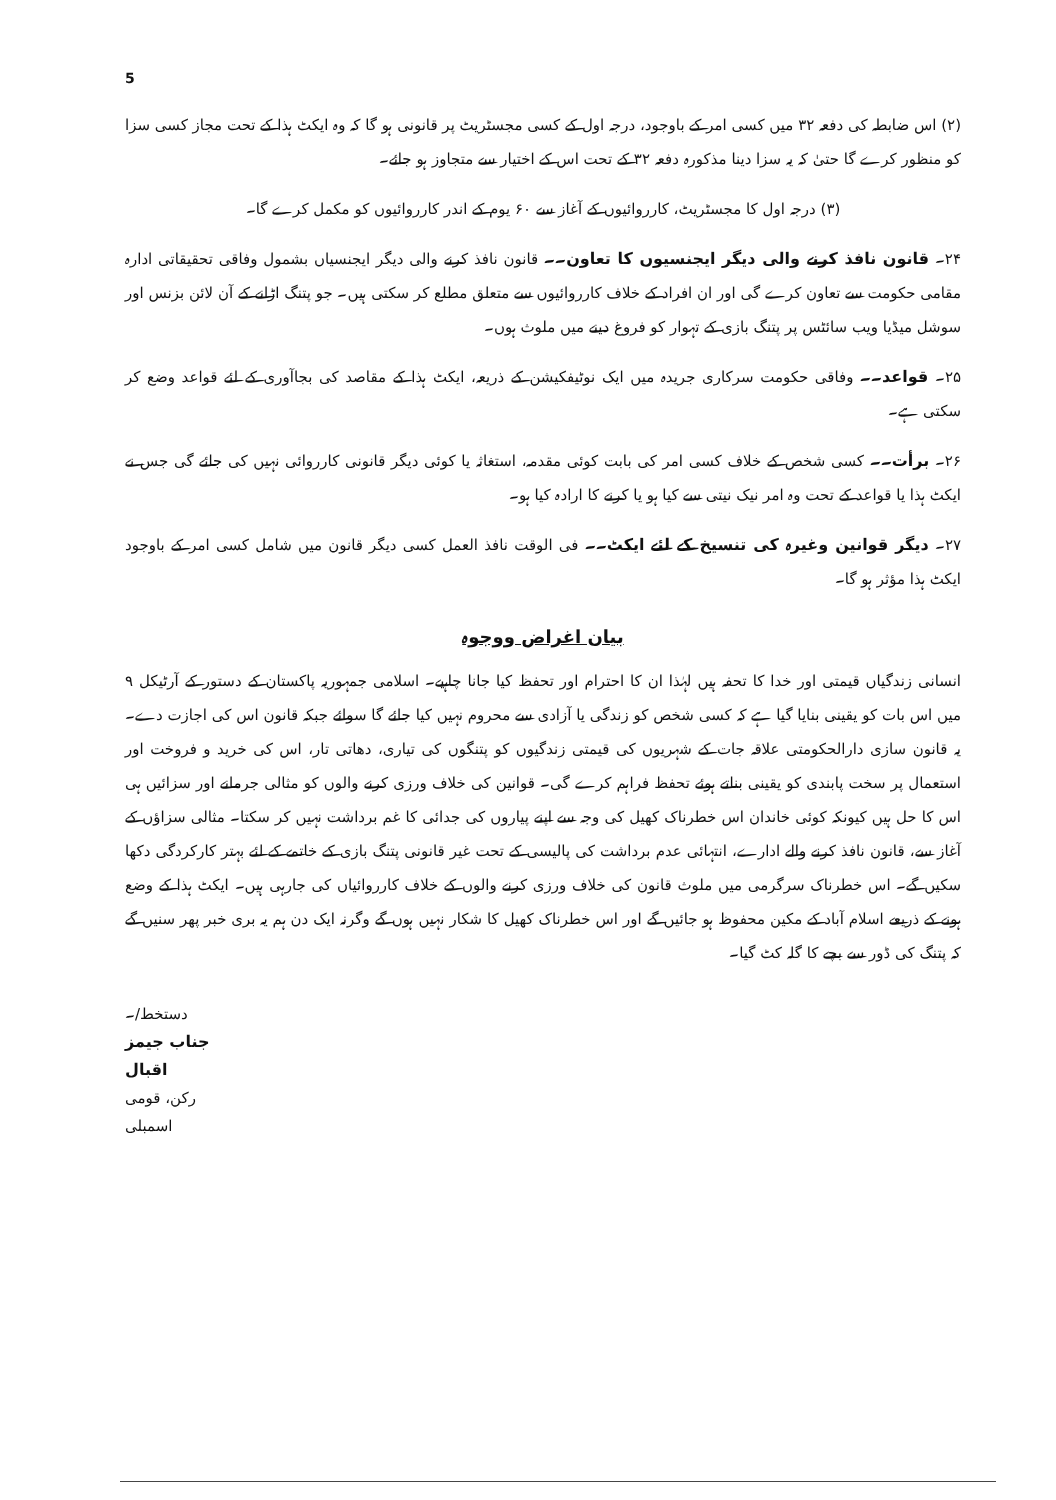5
(۲) اس ضابطہ کی دفعہ ۳۲ میں کسی امر کے باوجود، درجہ اول کے کسی مجسٹریٹ پر قانونی ہو گا کہ وہ ایکٹ ہذا کے تحت مجاز کسی سزا کو منظور کرے گا حتیٰ کہ یہ سزا دینا مذکورہ دفعہ ۳۲ کے تحت اس کے اختیار سے متجاوز ہو جائے۔
(۳) درجہ اول کا مجسٹریٹ، کارروائیوں کے آغاز سے ۶۰ یوم کے اندر کارروائیوں کو مکمل کرے گا۔
۲۴۔ قانون نافذ کرنے والی دیگر ایجنسیوں کا تعاون۔۔ قانون نافذ کرنے والی دیگر ایجنسیاں بشمول وفاقی تحقیقاتی ادارہ مقامی حکومت سے تعاون کرے گی اور ان افراد کے خلاف کارروائیوں سے متعلق مطلع کر سکتی ہیں۔ جو پتنگ اڑانے کے آن لائن بزنس اور سوشل میڈیا ویب سائٹس پر پتنگ بازی کے تہوار کو فروغ دینے میں ملوث ہوں۔
۲۵۔ قواعد۔۔ وفاقی حکومت سرکاری جریدہ میں ایک نوٹیفکیشن کے ذریعہ، ایکٹ ہذا کے مقاصد کی بجاآوری کے لئے قواعد وضع کر سکتی ہے۔
۲۶۔ برأت۔۔ کسی شخص کے خلاف کسی امر کی بابت کوئی مقدمہ، استغاثہ یا کوئی دیگر قانونی کارروائی نہیں کی جائے گی جس نے ایکٹ ہذا یا قواعد کے تحت وہ امر نیک نیتی سے کیا ہو یا کرنے کا ارادہ کیا ہو۔
۲۷۔ دیگر قوانین وغیرہ کی تنسیخ کے لئے ایکٹ۔۔ فی الوقت نافذ العمل کسی دیگر قانون میں شامل کسی امر کے باوجود ایکٹ ہذا مؤثر ہو گا۔
بیان اغراض ووجوہ
انسانی زندگیاں قیمتی اور خدا کا تحفہ ہیں لہٰذا ان کا احترام اور تحفظ کیا جانا چاہیے۔ اسلامی جمہوریہ پاکستان کے دستور کے آرٹیکل ۹ میں اس بات کو یقینی بنایا گیا ہے کہ کسی شخص کو زندگی یا آزادی سے محروم نہیں کیا جائے گا سوائے جبکہ قانون اس کی اجازت دے۔ یہ قانون سازی دارالحکومتی علاقہ جات کے شہریوں کی قیمتی زندگیوں کو پتنگوں کی تیاری، دھاتی تار، اس کی خرید و فروخت اور استعمال پر سخت پابندی کو یقینی بناتے ہوئے تحفظ فراہم کرے گی۔ قوانین کی خلاف ورزی کرنے والوں کو مثالی جرمانے اور سزائیں ہی اس کا حل ہیں کیونکہ کوئی خاندان اس خطرناک کھیل کی وجہ سے اپنے پیاروں کی جدائی کا غم برداشت نہیں کر سکتا۔ مثالی سزاؤں کے آغاز سے، قانون نافذ کرنے والے ادارے، انتہائی عدم برداشت کی پالیسی کے تحت غیر قانونی پتنگ بازی کے خاتمے کے لئے بہتر کارکردگی دکھا سکیں گے۔ اس خطرناک سرگرمی میں ملوث قانون کی خلاف ورزی کرنے والوں کے خلاف کارروائیاں کی جارہی ہیں۔ ایکٹ ہذا کے وضع ہونے کے ذریعے اسلام آباد کے مکین محفوظ ہو جائیں گے اور اس خطرناک کھیل کا شکار نہیں ہوں گے وگرنہ ایک دن ہم یہ بری خبر پھر سنیں گے کہ پتنگ کی ڈور سے بچے کا گلہ کٹ گیا۔
دستخط/۔
جناب جیمز اقبال
رکن، قومی اسمبلی